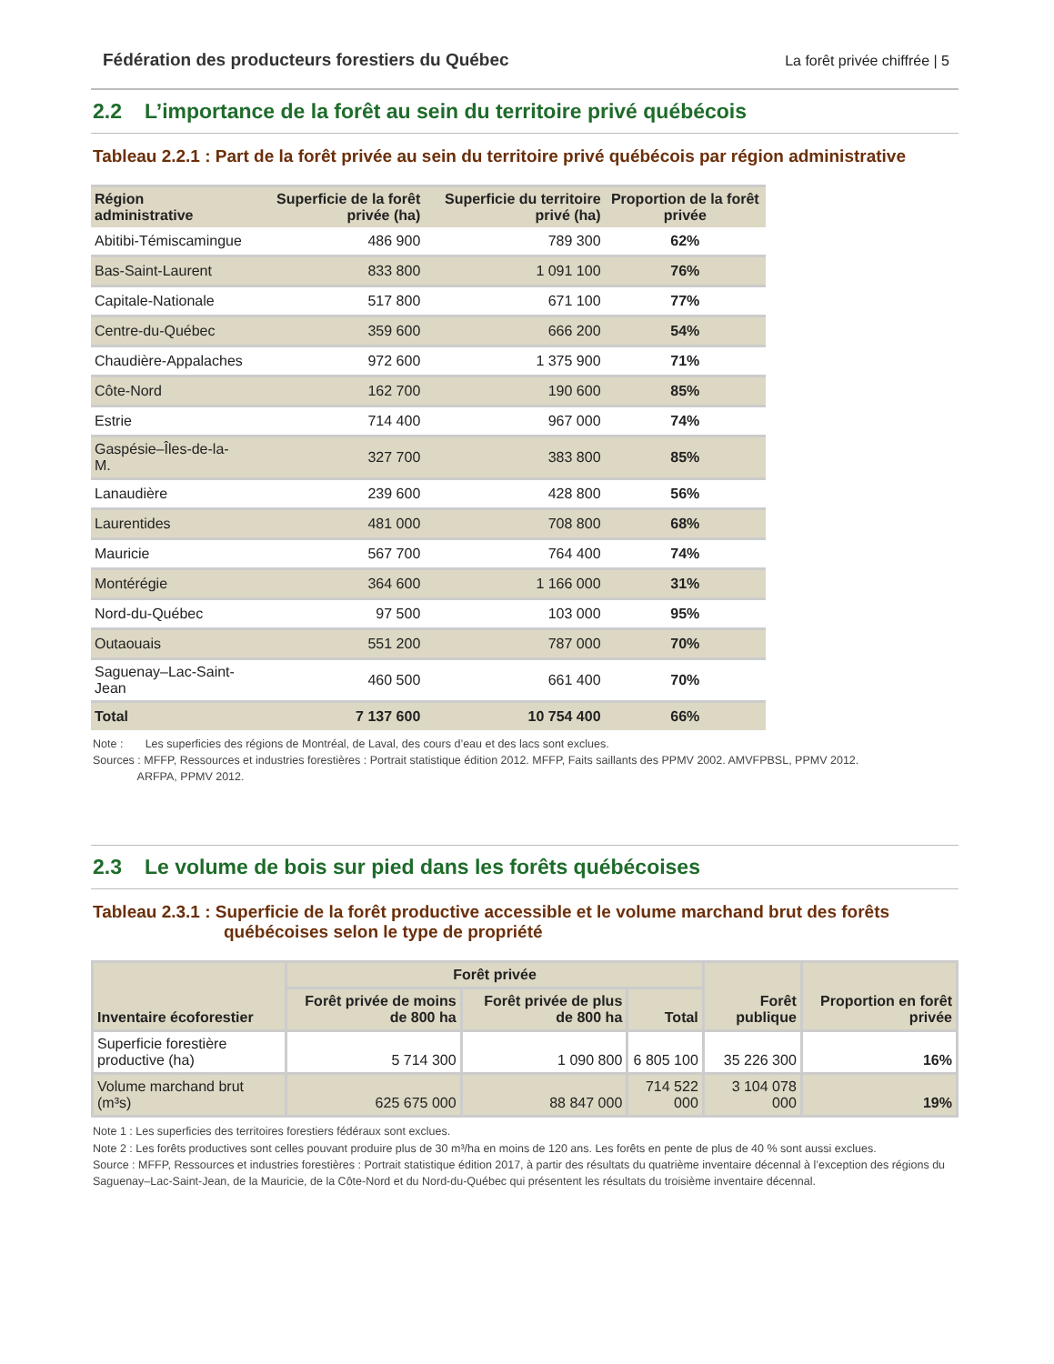Fédération des producteurs forestiers du Québec La forêt privée chiffrée | 5
2.2 L’importance de la forêt au sein du territoire privé québécois
Tableau 2.2.1 : Part de la forêt privée au sein du territoire privé québécois par région administrative
| Région administrative | Superficie de la forêt privée (ha) | Superficie du territoire privé (ha) | Proportion de la forêt privée |
| --- | --- | --- | --- |
| Abitibi-Témiscamingue | 486 900 | 789 300 | 62% |
| Bas-Saint-Laurent | 833 800 | 1 091 100 | 76% |
| Capitale-Nationale | 517 800 | 671 100 | 77% |
| Centre-du-Québec | 359 600 | 666 200 | 54% |
| Chaudière-Appalaches | 972 600 | 1 375 900 | 71% |
| Côte-Nord | 162 700 | 190 600 | 85% |
| Estrie | 714 400 | 967 000 | 74% |
| Gaspésie–Îles-de-la-M. | 327 700 | 383 800 | 85% |
| Lanaudière | 239 600 | 428 800 | 56% |
| Laurentides | 481 000 | 708 800 | 68% |
| Mauricie | 567 700 | 764 400 | 74% |
| Montérégie | 364 600 | 1 166 000 | 31% |
| Nord-du-Québec | 97 500 | 103 000 | 95% |
| Outaouais | 551 200 | 787 000 | 70% |
| Saguenay–Lac-Saint-Jean | 460 500 | 661 400 | 70% |
| Total | 7 137 600 | 10 754 400 | 66% |
Note : Les superficies des régions de Montréal, de Laval, des cours d’eau et des lacs sont exclues.
Sources : MFFP, Ressources et industries forestières : Portrait statistique édition 2012. MFFP, Faits saillants des PPMV 2002. AMVFPBSL, PPMV 2012.
ARFPA, PPMV 2012.
2.3 Le volume de bois sur pied dans les forêts québécoises
Tableau 2.3.1 : Superficie de la forêt productive accessible et le volume marchand brut des forêts
québécoises selon le type de propriété
| Inventaire écoforestier | Forêt privée | | | Forêt publique | Proportion en forêt privée |
| --- | --- | --- | --- | --- | --- |
| | Forêt privée de moins de 800 ha | Forêt privée de plus de 800 ha | Total | | |
| Superficie forestière productive (ha) | 5 714 300 | 1 090 800 | 6 805 100 | 35 226 300 | 16% |
| Volume marchand brut (m³s) | 625 675 000 | 88 847 000 | 714 522 000 | 3 104 078 000 | 19% |
Note 1 : Les superficies des territoires forestiers fédéraux sont exclues.
Note 2 : Les forêts productives sont celles pouvant produire plus de 30 m³/ha en moins de 120 ans. Les forêts en pente de plus de 40 % sont aussi exclues.
Source : MFFP, Ressources et industries forestières : Portrait statistique édition 2017, à partir des résultats du quatrième inventaire décennal à l’exception des régions du Saguenay–Lac-Saint-Jean, de la Mauricie, de la Côte-Nord et du Nord-du-Québec qui présentent les résultats du troisième inventaire décennal.